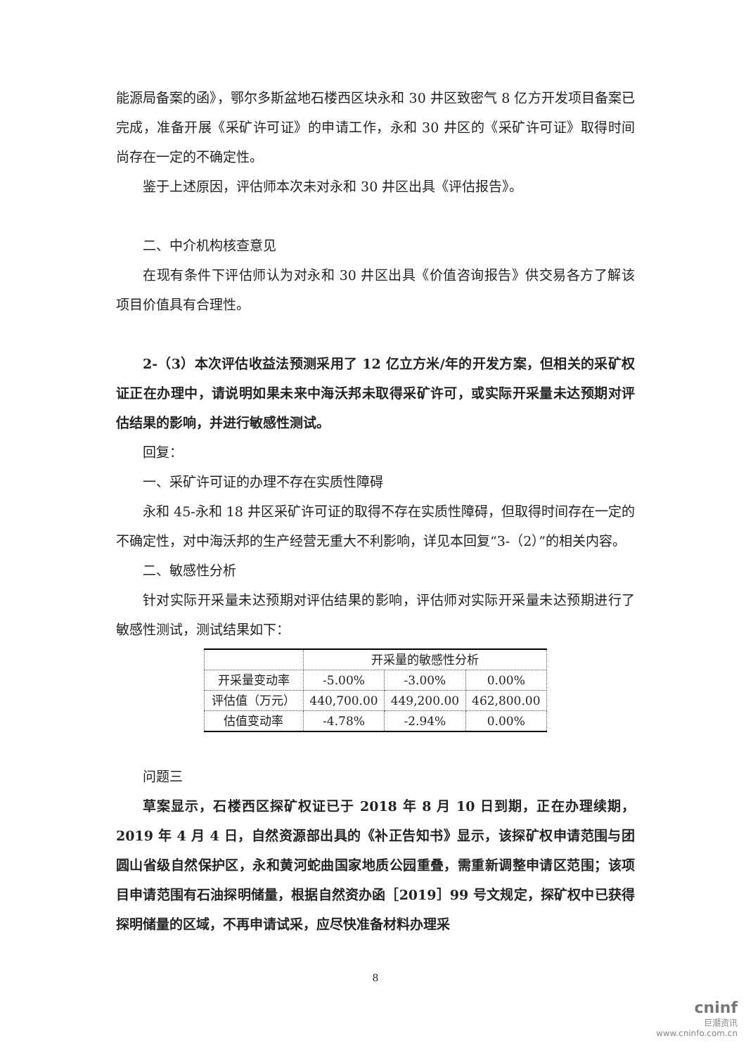能源局备案的函》，鄂尔多斯盆地石楼西区块永和 30 井区致密气 8 亿方开发项目备案已完成，准备开展《采矿许可证》的申请工作，永和 30 井区的《采矿许可证》取得时间尚存在一定的不确定性。
鉴于上述原因，评估师本次未对永和 30 井区出具《评估报告》。
二、中介机构核查意见
在现有条件下评估师认为对永和 30 井区出具《价值咨询报告》供交易各方了解该项目价值具有合理性。
2-（3）本次评估收益法预测采用了 12 亿立方米/年的开发方案，但相关的采矿权证正在办理中，请说明如果未来中海沃邦未取得采矿许可，或实际开采量未达预期对评估结果的影响，并进行敏感性测试。
回复：
一、采矿许可证的办理不存在实质性障碍
永和 45-永和 18 井区采矿许可证的取得不存在实质性障碍，但取得时间存在一定的不确定性，对中海沃邦的生产经营无重大不利影响，详见本回复“3-（2）”的相关内容。
二、敏感性分析
针对实际开采量未达预期对评估结果的影响，评估师对实际开采量未达预期进行了敏感性测试，测试结果如下：
| | 开采量的敏感性分析 | | |
| 开采量变动率 | -5.00% | -3.00% | 0.00% |
| 评估值（万元） | 440,700.00 | 449,200.00 | 462,800.00 |
| 估值变动率 | -4.78% | -2.94% | 0.00% |
问题三
草案显示，石楼西区探矿权证已于 2018 年 8 月 10 日到期，正在办理续期，2019 年 4 月 4 日，自然资源部出具的《补正告知书》显示，该探矿权申请范围与团圆山省级自然保护区，永和黄河蛇曲国家地质公园重叠，需重新调整申请区范围；该项目申请范围有石油探明储量，根据自然资办函［2019］99 号文规定，探矿权中已获得探明储量的区域，不再申请试采，应尽快准备材料办理采
8
cninf
巨潮资讯
www.cninfo.com.cn